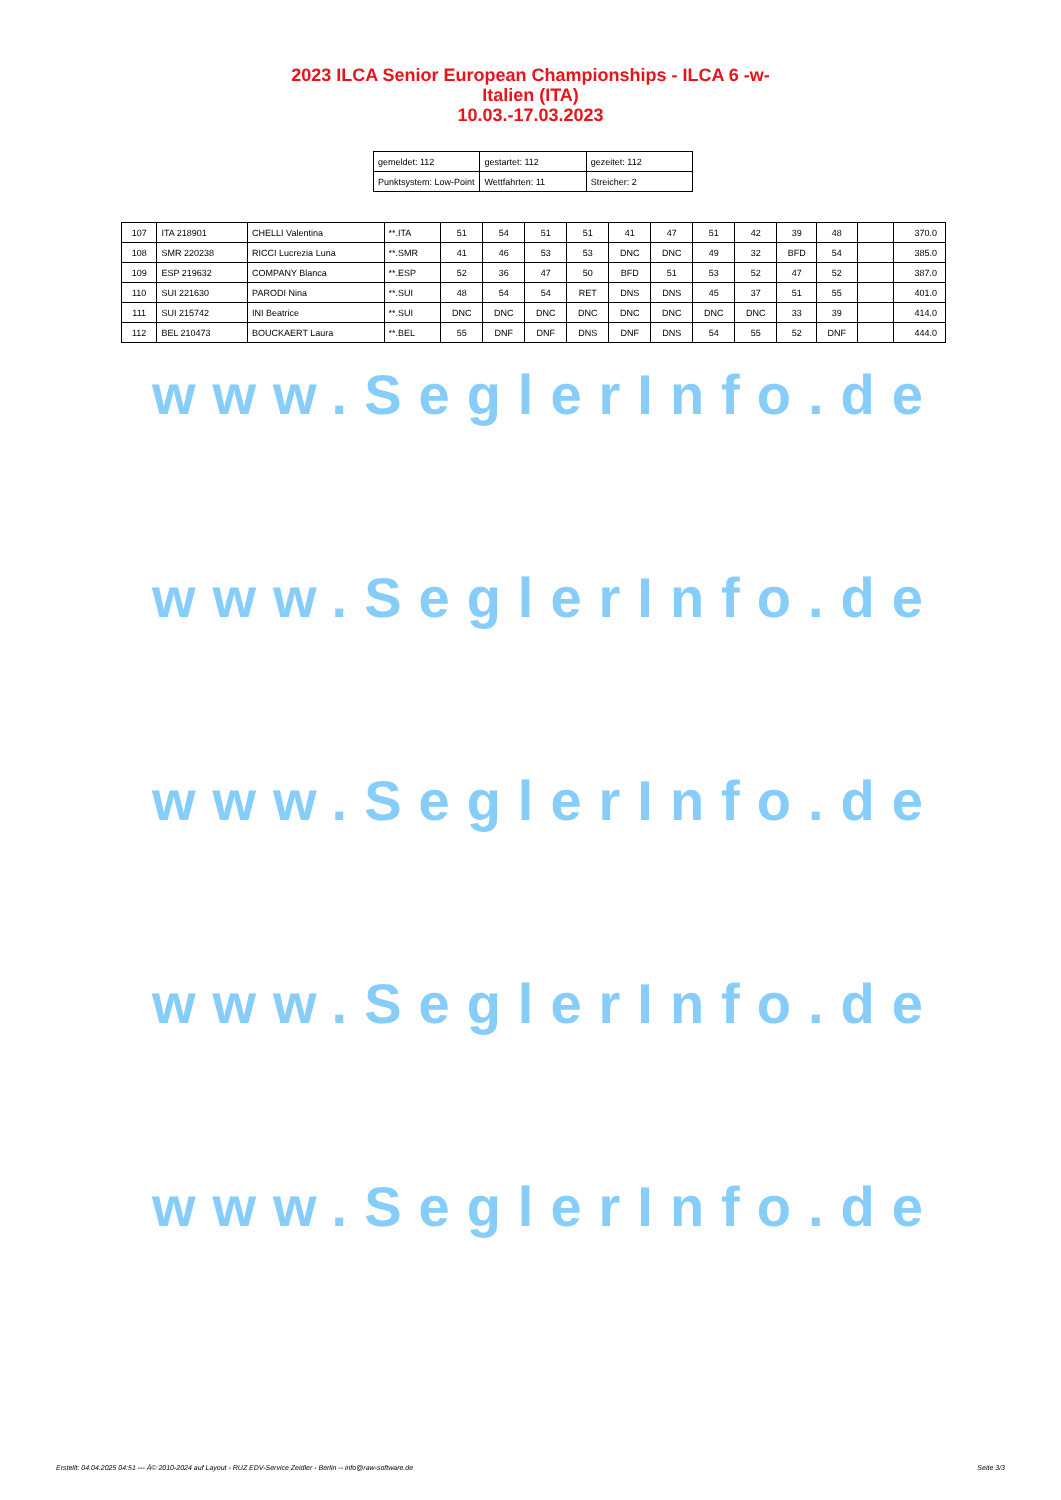2023 ILCA Senior European Championships - ILCA 6 -w-
Italien (ITA)
10.03.-17.03.2023
| gemeldet: 112 | gestartet: 112 | gezeitet: 112 |
| Punktsystem: Low-Point | Wettfahrten: 11 | Streicher: 2 |
| 107 | ITA 218901 | CHELLI Valentina | **.ITA | 51 | 54 | 51 | 51 | 41 | 47 | 51 | 42 | 39 | 48 | | 370.0 |
| 108 | SMR 220238 | RICCI Lucrezia Luna | **.SMR | 41 | 46 | 53 | 53 | DNC | DNC | 49 | 32 | BFD | 54 | | 385.0 |
| 109 | ESP 219632 | COMPANY Blanca | **.ESP | 52 | 36 | 47 | 50 | BFD | 51 | 53 | 52 | 47 | 52 | | 387.0 |
| 110 | SUI 221630 | PARODI Nina | **.SUI | 48 | 54 | 54 | RET | DNS | DNS | 45 | 37 | 51 | 55 | | 401.0 |
| 111 | SUI 215742 | INI Beatrice | **.SUI | DNC | DNC | DNC | DNC | DNC | DNC | DNC | DNC | 33 | 39 | | 414.0 |
| 112 | BEL 210473 | BOUCKAERT Laura | **.BEL | 55 | DNF | DNF | DNS | DNF | DNS | 54 | 55 | 52 | DNF | | 444.0 |
www.SeglerInfo.de
www.SeglerInfo.de
www.SeglerInfo.de
www.SeglerInfo.de
www.SeglerInfo.de
Erstellt: 04.04.2025 04:51 --- Â© 2010-2024 auf Layout - RUZ EDV-Service Zeidler - Berlin -- info@raw-software.de Seite 3/3